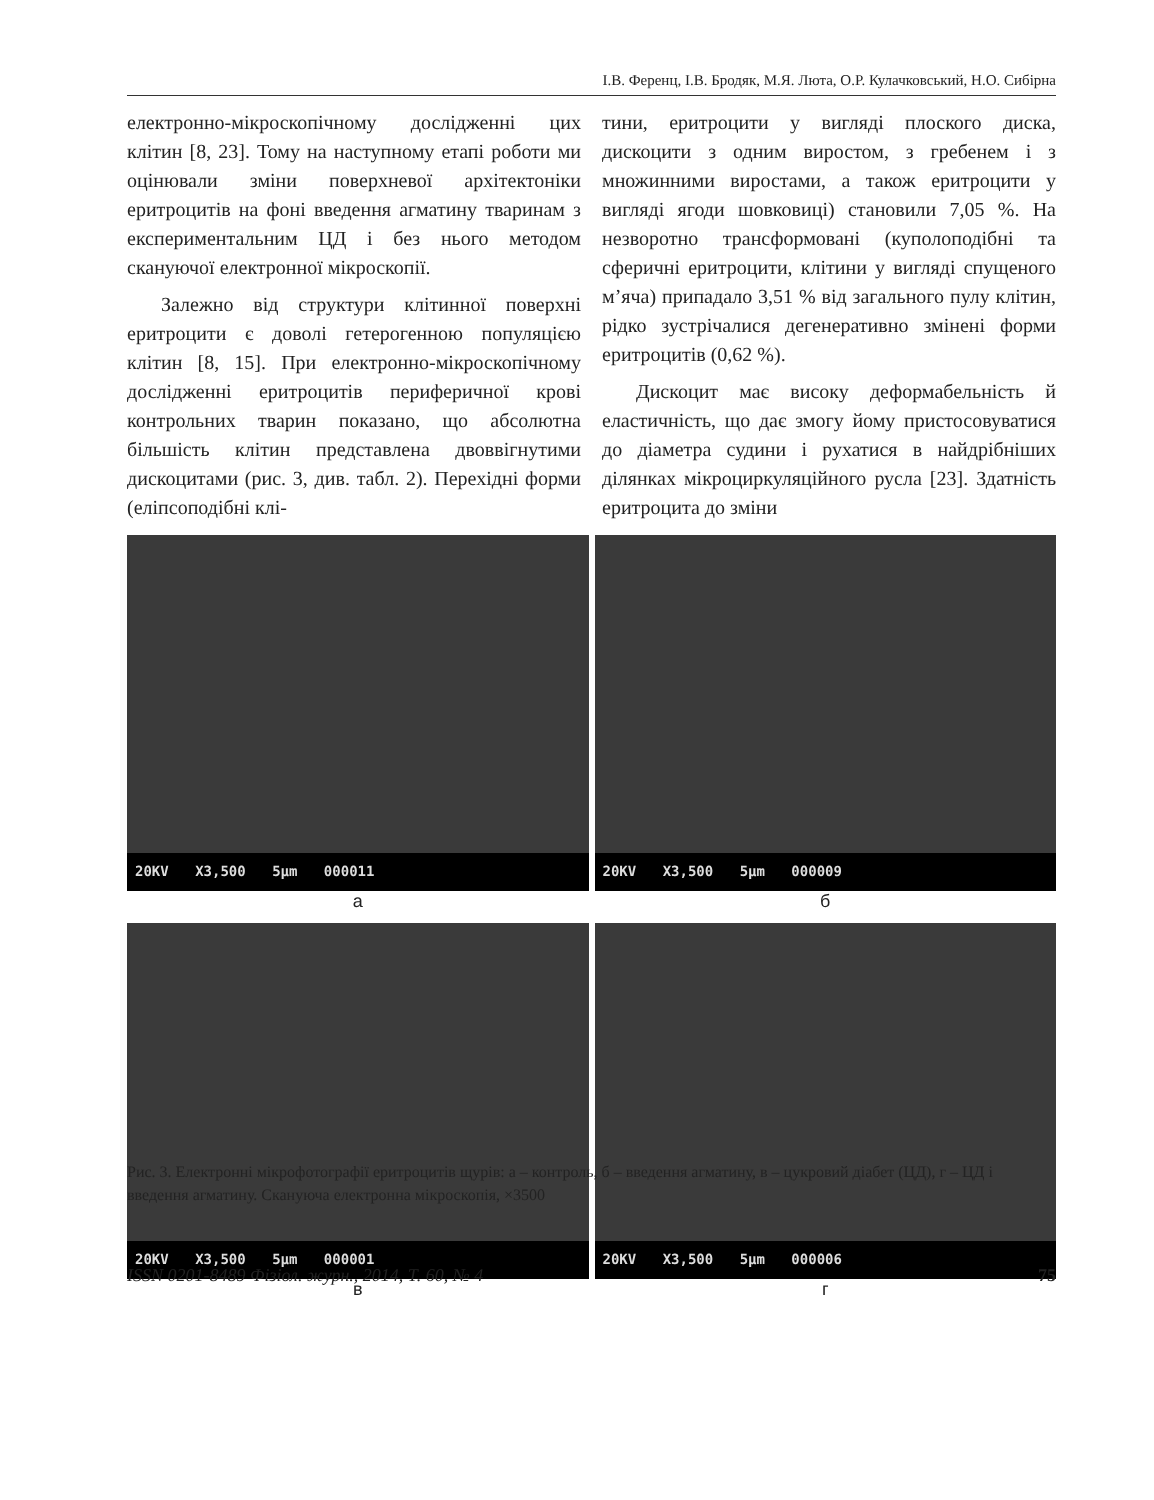І.В. Ференц, І.В. Бродяк, М.Я. Люта, О.Р. Кулачковський, Н.О. Сибірна
електронно-мікроскопічному дослідженні цих клітин [8, 23]. Тому на наступному етапі роботи ми оцінювали зміни поверхневої архітектоніки еритроцитів на фоні введення агматину тваринам з експериментальним ЦД і без нього методом скануючої електронної мікроскопії.
Залежно від структури клітинної поверхні еритроцити є доволі гетерогенною популяцією клітин [8, 15]. При електронно-мікроскопічному дослідженні еритроцитів периферичної крові контрольних тварин показано, що абсолютна більшість клітин представлена двоввігнутими дискоцитами (рис. 3, див. табл. 2). Перехідні форми (еліпсоподібні клі-
тини, еритроцити у вигляді плоского диска, дискоцити з одним виростом, з гребенем і з множинними виростами, а також еритроцити у вигляді ягоди шовковиці) становили 7,05 %. На незворотно трансформовані (куполоподібні та сферичні еритроцити, клітини у вигляді спущеного м’яча) припадало 3,51 % від загального пулу клітин, рідко зустрічалися дегенеративно змінені форми еритроцитів (0,62 %).
Дискоцит має високу деформабельність й еластичність, що дає змогу йому пристосовуватися до діаметра судини і рухатися в найдрібніших ділянках мікроциркуляційного русла [23]. Здатність еритроцита до зміни
20KV X3,500 5μm 000011
а
20KV X3,500 5μm 000009
б
20KV X3,500 5μm 000001
в
20KV X3,500 5μm 000006
г
Рис. 3. Електронні мікрофотографії еритроцитів щурів: а – контроль, б – введення агматину, в – цукровий діабет (ЦД), г – ЦД і введення агматину. Скануюча електронна мікроскопія, ×3500
ISSN 0201-8489 Фізіол. журн., 2014, Т. 60, № 4 75